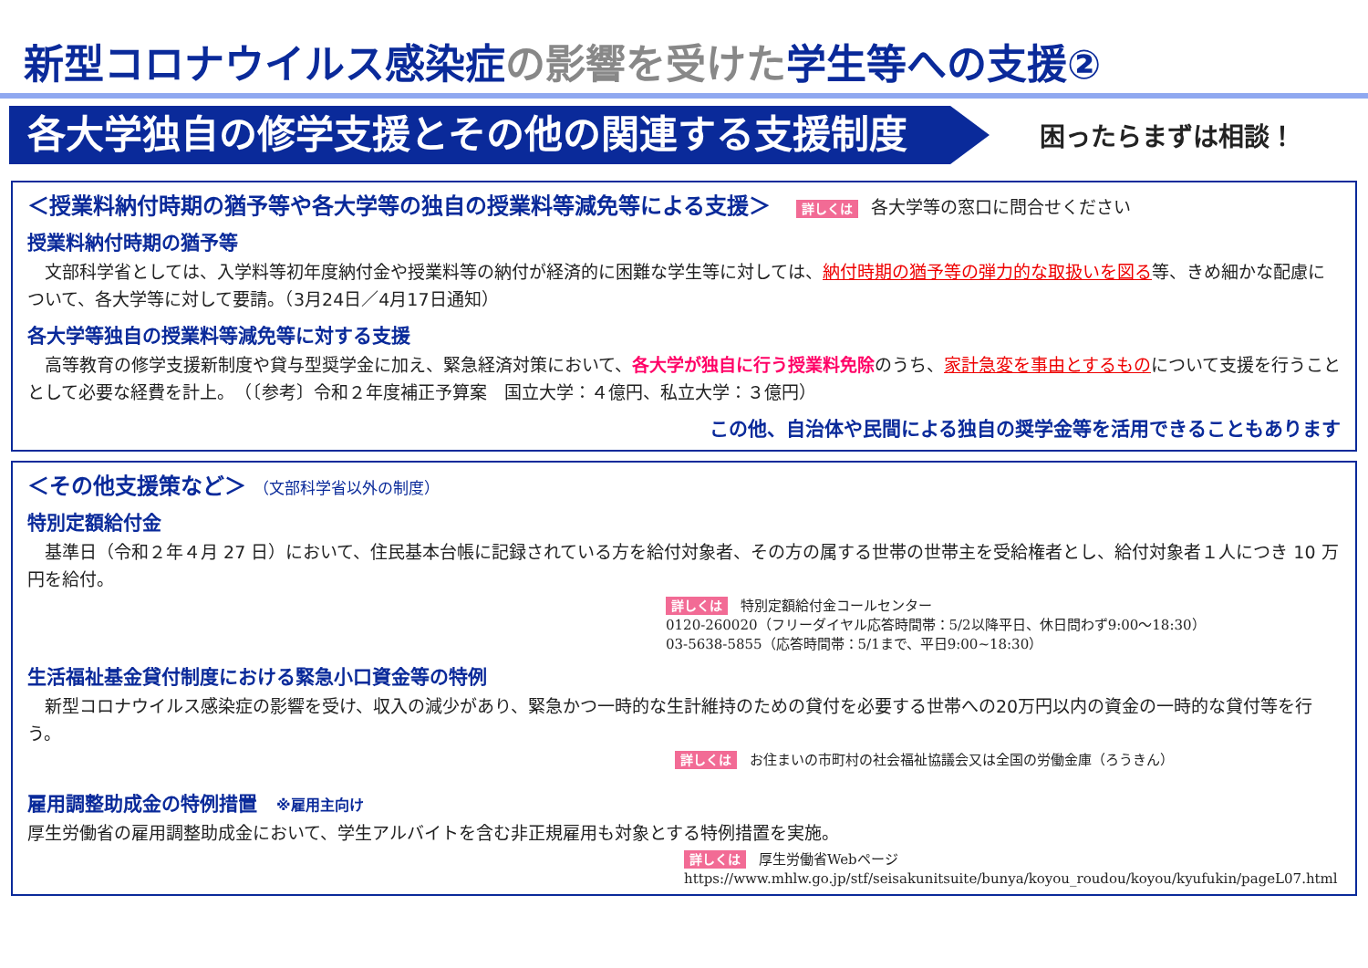新型コロナウイルス感染症の影響を受けた学生等への支援②
各大学独自の修学支援とその他の関連する支援制度
困ったらまずは相談！
＜授業料納付時期の猶予等や各大学等の独自の授業料等減免等による支援＞ 詳しくは 各大学等の窓口に問合せください
授業料納付時期の猶予等
　文部科学省としては、入学料等初年度納付金や授業料等の納付が経済的に困難な学生等に対しては、納付時期の猶予等の弾力的な取扱いを図る等、きめ細かな配慮について、各大学等に対して要請。（3月24日／4月17日通知）
各大学等独自の授業料等減免等に対する支援
　高等教育の修学支援新制度や貸与型奨学金に加え、緊急経済対策において、各大学が独自に行う授業料免除のうち、家計急変を事由とするものについて支援を行うこととして必要な経費を計上。　（〔参考〕令和２年度補正予算案　国立大学：４億円、私立大学：３億円）
この他、自治体や民間による独自の奨学金等を活用できることもあります
＜その他支援策など＞ （文部科学省以外の制度）
特別定額給付金
　基準日（令和２年４月 27 日）において、住民基本台帳に記録されている方を給付対象者、その方の属する世帯の世帯主を受給権者とし、給付対象者１人につき 10 万円を給付。
詳しくは 特別定額給付金コールセンター
0120-260020（フリーダイヤル応答時間帯：5/2以降平日、休日問わず9:00～18:30）
03-5638-5855（応答時間帯：5/1まで、平日9:00~18:30）
生活福祉基金貸付制度における緊急小口資金等の特例
　新型コロナウイルス感染症の影響を受け、収入の減少があり、緊急かつ一時的な生計維持のための貸付を必要する世帯への20万円以内の資金の一時的な貸付等を行う。
詳しくは お住まいの市町村の社会福祉協議会又は全国の労働金庫（ろうきん）
雇用調整助成金の特例措置　※雇用主向け
厚生労働省の雇用調整助成金において、学生アルバイトを含む非正規雇用も対象とする特例措置を実施。
詳しくは 厚生労働省Webページ
https://www.mhlw.go.jp/stf/seisakunitsuite/bunya/koyou_roudou/koyou/kyufukin/pageL07.html